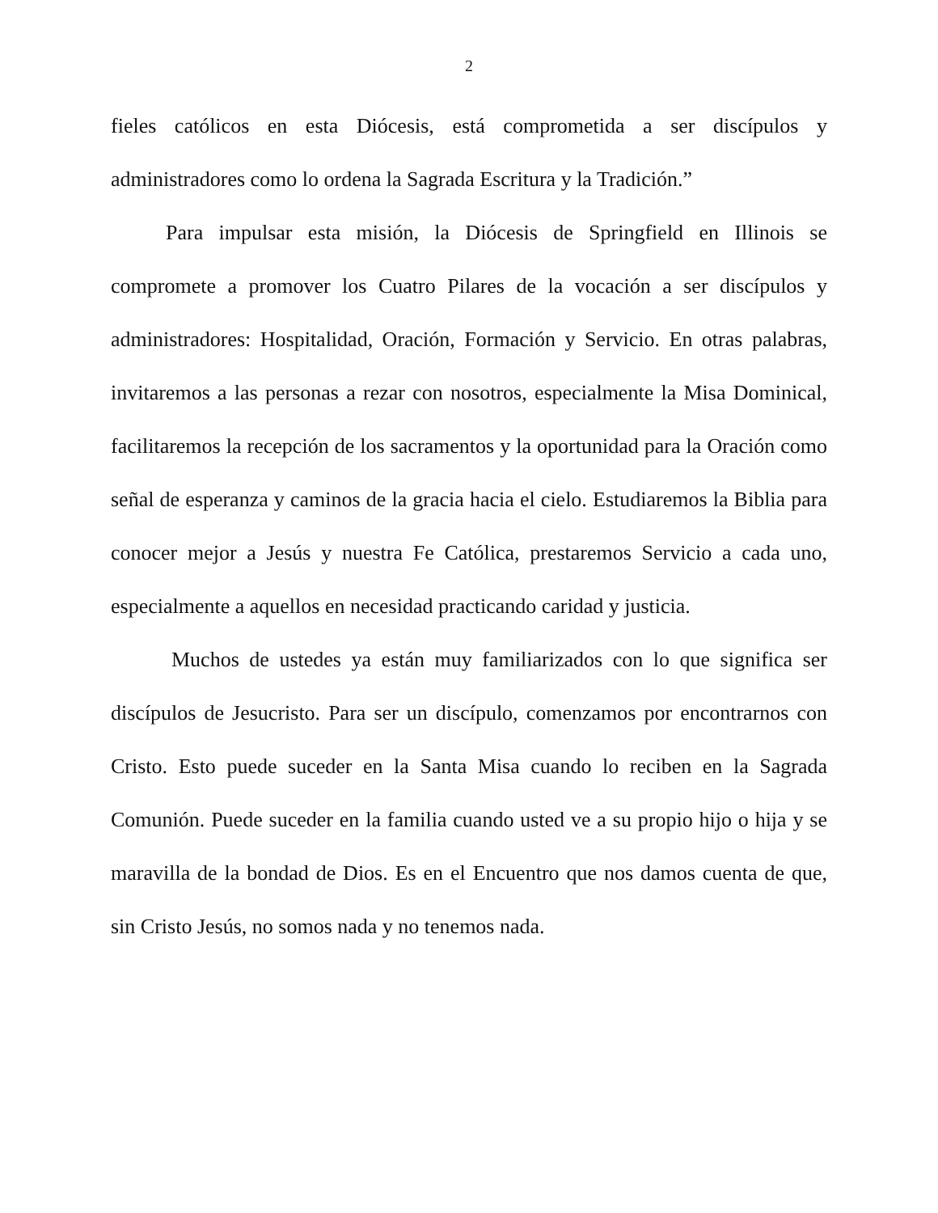2
fieles católicos en esta Diócesis, está comprometida a ser discípulos y administradores como lo ordena la Sagrada Escritura y la Tradición.”
Para impulsar esta misión, la Diócesis de Springfield en Illinois se compromete a promover los Cuatro Pilares de la vocación a ser discípulos y administradores: Hospitalidad, Oración, Formación y Servicio. En otras palabras, invitaremos a las personas a rezar con nosotros, especialmente la Misa Dominical, facilitaremos la recepción de los sacramentos y la oportunidad para la Oración como señal de esperanza y caminos de la gracia hacia el cielo. Estudiaremos la Biblia para conocer mejor a Jesús y nuestra Fe Católica, prestaremos Servicio a cada uno, especialmente a aquellos en necesidad practicando caridad y justicia.
Muchos de ustedes ya están muy familiarizados con lo que significa ser discípulos de Jesucristo. Para ser un discípulo, comenzamos por encontrarnos con Cristo. Esto puede suceder en la Santa Misa cuando lo reciben en la Sagrada Comunión. Puede suceder en la familia cuando usted ve a su propio hijo o hija y se maravilla de la bondad de Dios. Es en el Encuentro que nos damos cuenta de que, sin Cristo Jesús, no somos nada y no tenemos nada.